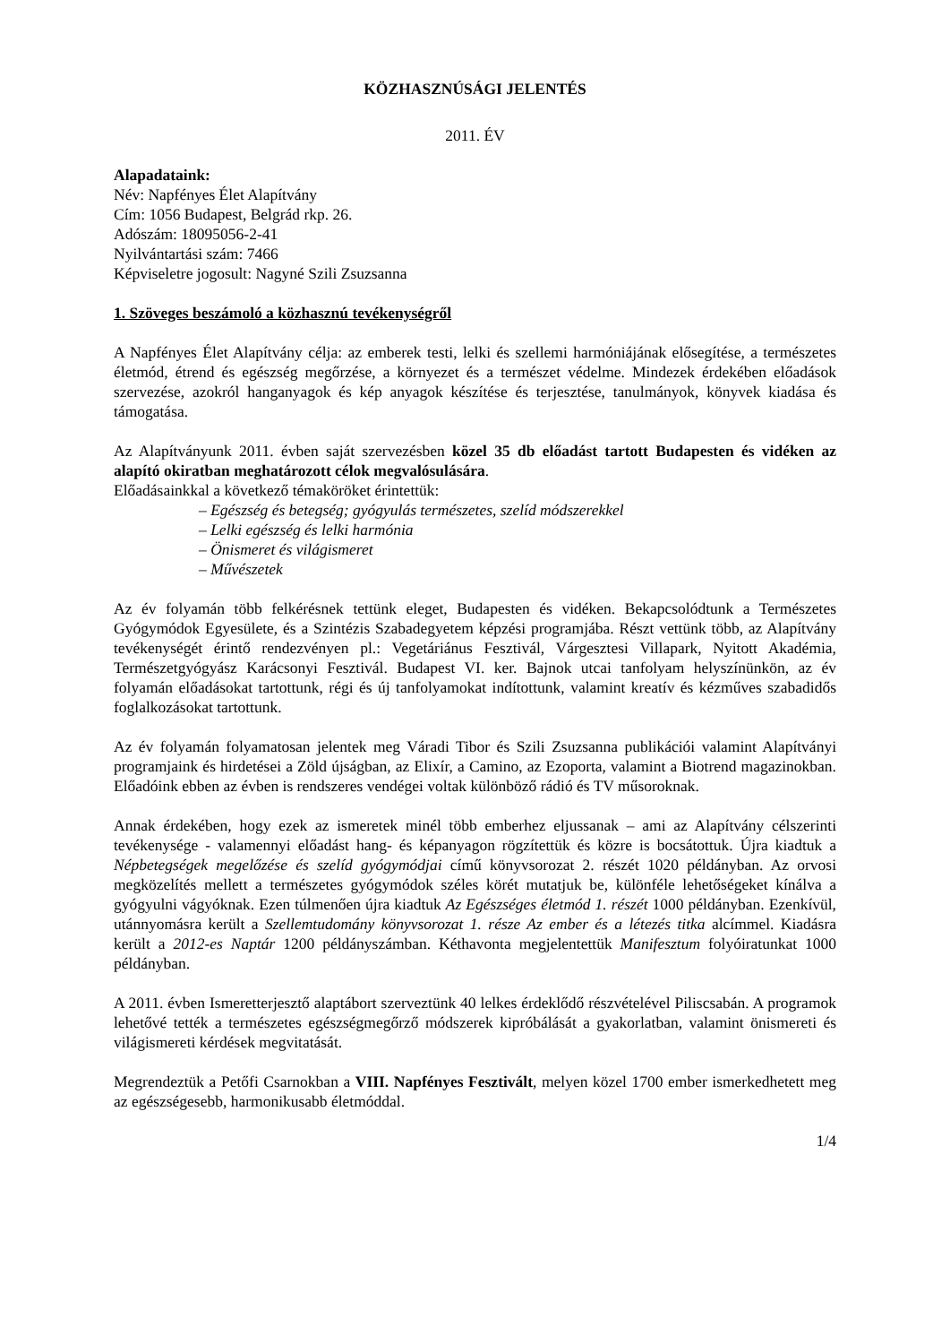KÖZHASZNÚSÁGI JELENTÉS
2011. ÉV
Alapadataink:
Név: Napfényes Élet Alapítvány
Cím: 1056 Budapest, Belgrád rkp. 26.
Adószám: 18095056-2-41
Nyilvántartási szám: 7466
Képviseletre jogosult: Nagyné Szili Zsuzsanna
1. Szöveges beszámoló a közhasznú tevékenységről
A Napfényes Élet Alapítvány célja: az emberek testi, lelki és szellemi harmóniájának elősegítése, a természetes életmód, étrend és egészség megőrzése, a környezet és a természet védelme. Mindezek érdekében előadások szervezése, azokról hanganyagok és kép anyagok készítése és terjesztése, tanulmányok, könyvek kiadása és támogatása.
Az Alapítványunk 2011. évben saját szervezésben közel 35 db előadást tartott Budapesten és vidéken az alapító okiratban meghatározott célok megvalósulására.
Előadásainkkal a következő témaköröket érintettük:
– Egészség és betegség; gyógyulás természetes, szelíd módszerekkel
– Lelki egészség és lelki harmónia
– Önismeret és világismeret
– Művészetek
Az év folyamán több felkérésnek tettünk eleget, Budapesten és vidéken. Bekapcsolódtunk a Természetes Gyógymódok Egyesülete, és a Szintézis Szabadegyetem képzési programjába. Részt vettünk több, az Alapítvány tevékenységét érintő rendezvényen pl.: Vegetáriánus Fesztivál, Várgesztesi Villapark, Nyitott Akadémia, Természetgyógyász Karácsonyi Fesztivál. Budapest VI. ker. Bajnok utcai tanfolyam helyszínünkön, az év folyamán előadásokat tartottunk, régi és új tanfolyamokat indítottunk, valamint kreatív és kézműves szabadidős foglalkozásokat tartottunk.
Az év folyamán folyamatosan jelentek meg Váradi Tibor és Szili Zsuzsanna publikációi valamint Alapítványi programjaink és hirdetései a Zöld újságban, az Elixír, a Camino, az Ezoporta, valamint a Biotrend magazinokban. Előadóink ebben az évben is rendszeres vendégei voltak különböző rádió és TV műsoroknak.
Annak érdekében, hogy ezek az ismeretek minél több emberhez eljussanak – ami az Alapítvány célszerinti tevékenysége - valamennyi előadást hang- és képanyagon rögzítettük és közre is bocsátottuk. Újra kiadtuk a Népbetegségek megelőzése és szelíd gyógymódjai című könyvsorozat 2. részét 1020 példányban. Az orvosi megközelítés mellett a természetes gyógymódok széles körét mutatjuk be, különféle lehetőségeket kínálva a gyógyulni vágyóknak. Ezen túlmenően újra kiadtuk Az Egészséges életmód 1. részét 1000 példányban. Ezenkívül, utánnyomásra került a Szellemtudomány könyvsorozat 1. része Az ember és a létezés titka alcímmel. Kiadásra került a 2012-es Naptár 1200 példányszámban. Kéthavonta megjelentettük Manifesztum folyóiratunkat 1000 példányban.
A 2011. évben Ismeretterjesztő alaptábort szerveztünk 40 lelkes érdeklődő részvételével Piliscsabán. A programok lehetővé tették a természetes egészségmegőrző módszerek kipróbálását a gyakorlatban, valamint önismereti és világismereti kérdések megvitatását.
Megrendeztük a Petőfi Csarnokban a VIII. Napfényes Fesztivált, melyen közel 1700 ember ismerkedhetett meg az egészségesebb, harmonikusabb életmóddal.
1/4